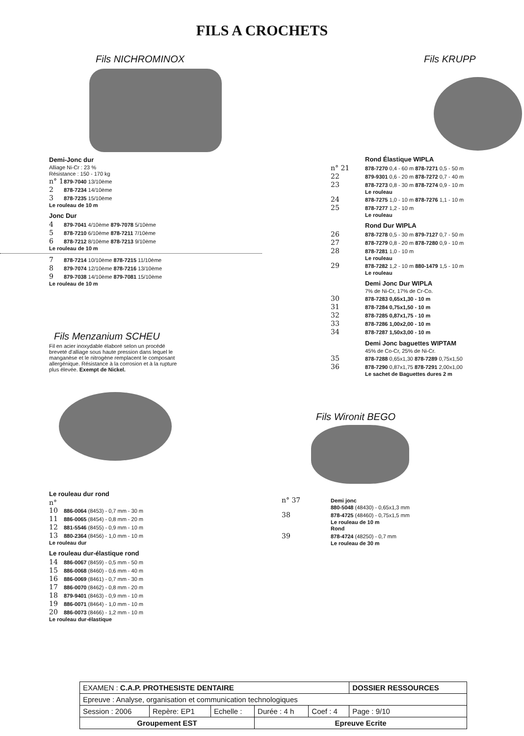FILS A CROCHETS
Fils NICHROMINOX
Demi-Jonc dur
Alliage Ni-Cr : 23 %
Résistance : 150 - 170 kg
n° 1 879-7040 13/10ème
2 878-7234 14/10ème
3 878-7235 15/10ème
Le rouleau de 10 m
Jonc Dur
4 879-7041 4/10ème 879-7078 5/10ème
5 878-7210 6/10ème 878-7211 7/10ème
6 878-7212 8/10ème 878-7213 9/10ème
Le rouleau de 10 m
7 878-7214 10/10ème 878-7215 11/10ème
8 879-7074 12/10ème 878-7216 13/10ème
9 879-7038 14/10ème 879-7081 15/10ème
Le rouleau de 10 m
Fils Menzanium SCHEU
Fil en acier inoxydable élaboré selon un procédé breveté d'alliage sous haute pression dans lequel le manganèse et le nitrogène remplacent le composant allergénique. Résistance à la corrosion et à la rupture plus élevée. Exempt de Nickel.
Le rouleau dur rond
n° 10 886-0064 (8453) - 0,7 mm - 30 m
11 886-0065 (8454) - 0,8 mm - 20 m
12 881-5546 (8455) - 0,9 mm - 10 m
13 880-2364 (8456) - 1,0 mm - 10 m
Le rouleau dur
Le rouleau dur-élastique rond
14 886-0067 (8459) - 0,5 mm - 50 m
15 886-0068 (8460) - 0,6 mm - 40 m
16 886-0069 (8461) - 0,7 mm - 30 m
17 886-0070 (8462) - 0,8 mm - 20 m
18 879-9401 (8463) - 0,9 mm - 10 m
19 886-0071 (8464) - 1,0 mm - 10 m
20 886-0073 (8466) - 1,2 mm - 10 m
Le rouleau dur-élastique
Fils KRUPP
Rond Élastique WIPLA
n° 21 878-7270 0,4 - 60 m 878-7271 0,5 - 50 m
22 879-9301 0,6 - 20 m 878-7272 0,7 - 40 m
23 878-7273 0,8 - 30 m 878-7274 0,9 - 10 m
Le rouleau
24 878-7275 1,0 - 10 m 878-7276 1,1 - 10 m
25 878-7277 1,2 - 10 m
Le rouleau
Rond Dur WIPLA
26 878-7278 0,5 - 30 m 879-7127 0,7 - 50 m
27 878-7279 0,8 - 20 m 878-7280 0,9 - 10 m
28 878-7281 1,0 - 10 m
Le rouleau
29 878-7282 1,2 - 10 m 880-1479 1,5 - 10 m
Le rouleau
Demi Jonc Dur WIPLA
7% de Ni-Cr, 17% de Cr-Co.
30 878-7283 0,65x1,30 - 10 m
31 878-7284 0,75x1,50 - 10 m
32 878-7285 0,87x1,75 - 10 m
33 878-7286 1,00x2,00 - 10 m
34 878-7287 1,50x3,00 - 10 m
Demi Jonc baguettes WIPTAM
45% de Co-Cr, 25% de Ni-Cr.
35 878-7288 0,65x1,30 878-7289 0,75x1,50
36 878-7290 0,87x1,75 878-7291 2,00x1,00
Le sachet de Baguettes dures 2 m
Fils Wironit BEGO
n° 37 Demi jonc
880-5048 (48430) - 0,65x1,3 mm
38 878-4725 (48460) - 0,75x1,5 mm
Le rouleau de 10 m
Rond
39 878-4724 (48250) - 0,7 mm
Le rouleau de 30 m
| EXAMEN : C.A.P. PROTHESISTE DENTAIRE | | | | | DOSSIER RESSOURCES |
| Epreuve : Analyse, organisation et communication technologiques | | | | | |
| Session : 2006 | Repère: EP1 | Echelle : | Durée : 4 h | Coef : 4 | Page : 9/10 |
| Groupement EST | | | Epreuve Ecrite | | |